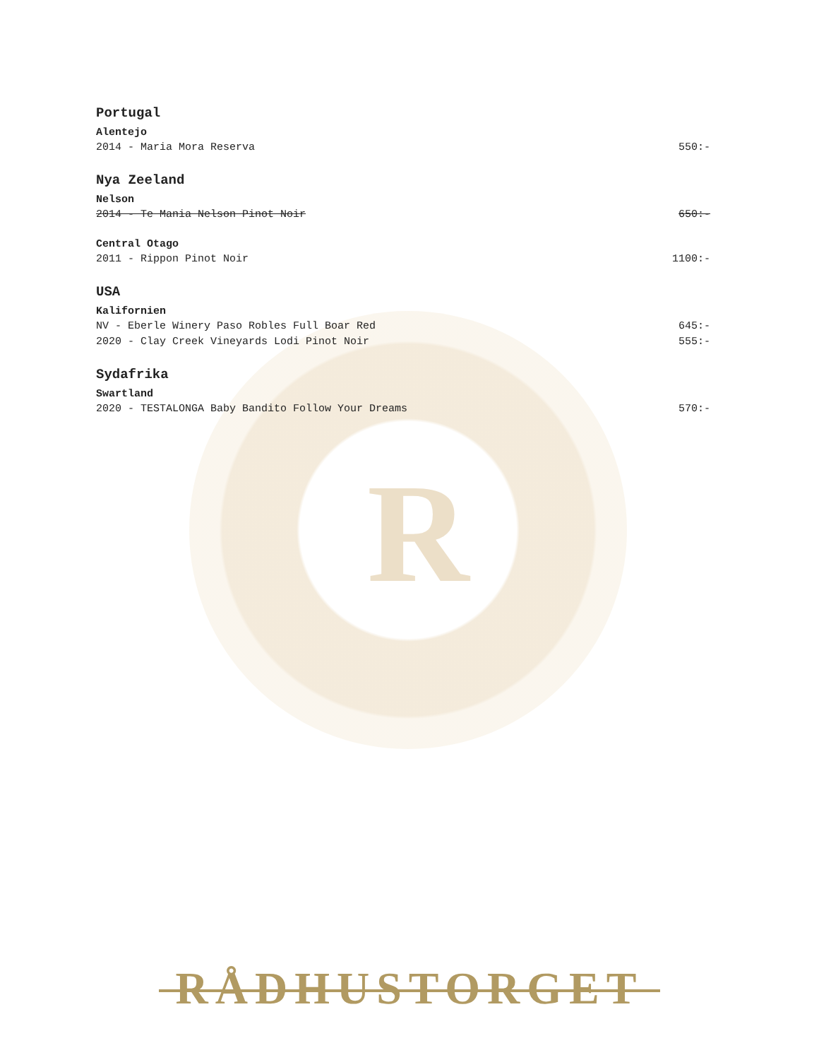R
Portugal
Alentejo
2014 - Maria Mora Reserva 550:-
Nya Zeeland
Nelson
2014 - Te Mania Nelson Pinot Noir 650:-
Central Otago
2011 - Rippon Pinot Noir 1100:-
USA
Kalifornien
NV - Eberle Winery Paso Robles Full Boar Red 645:-
2020 - Clay Creek Vineyards Lodi Pinot Noir 555:-
Sydafrika
Swartland
2020 - TESTALONGA Baby Bandito Follow Your Dreams 570:-
RÅDHUSTORGET